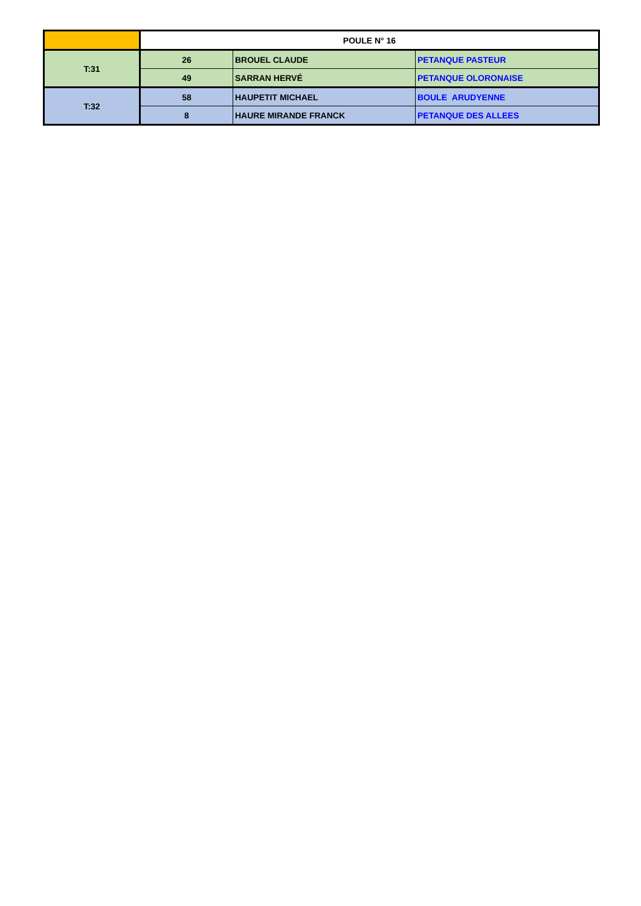| | POULE N° 16 | | |
| --- | --- | --- | --- |
| T:31 | 26 | BROUEL CLAUDE | PETANQUE PASTEUR |
| | 49 | SARRAN HERVÉ | PETANQUE OLORONAISE |
| T:32 | 58 | HAUPETIT MICHAEL | BOULE ARUDYENNE |
| | 8 | HAURE MIRANDE FRANCK | PETANQUE DES ALLEES |